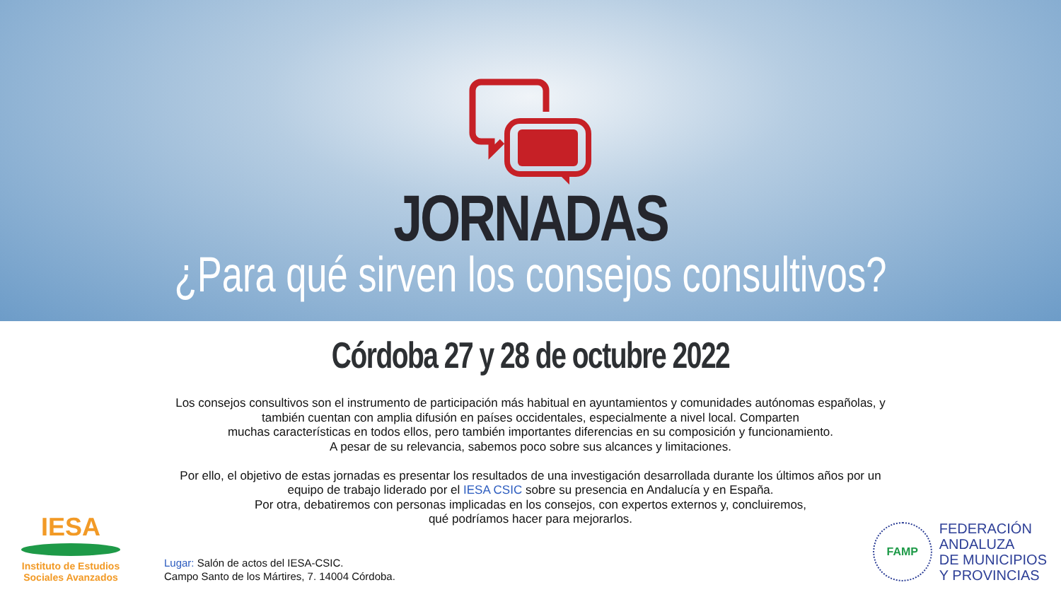JORNADAS
¿Para qué sirven los consejos consultivos?
Córdoba 27 y 28 de octubre 2022
Los consejos consultivos son el instrumento de participación más habitual en ayuntamientos y comunidades autónomas españolas, y
también cuentan con amplia difusión en países occidentales, especialmente a nivel local. Comparten
muchas características en todos ellos, pero también importantes diferencias en su composición y funcionamiento.
A pesar de su relevancia, sabemos poco sobre sus alcances y limitaciones.
Por ello, el objetivo de estas jornadas es presentar los resultados de una investigación desarrollada durante los últimos años por un
equipo de trabajo liderado por el IESA CSIC sobre su presencia en Andalucía y en España.
Por otra, debatiremos con personas implicadas en los consejos, con expertos externos y, concluiremos,
qué podríamos hacer para mejorarlos.
IESA
Instituto de Estudios
Sociales Avanzados
Lugar: Salón de actos del IESA-CSIC.
Campo Santo de los Mártires, 7. 14004 Córdoba.
FAMP
FEDERACIÓN
ANDALUZA
DE MUNICIPIOS
Y PROVINCIAS